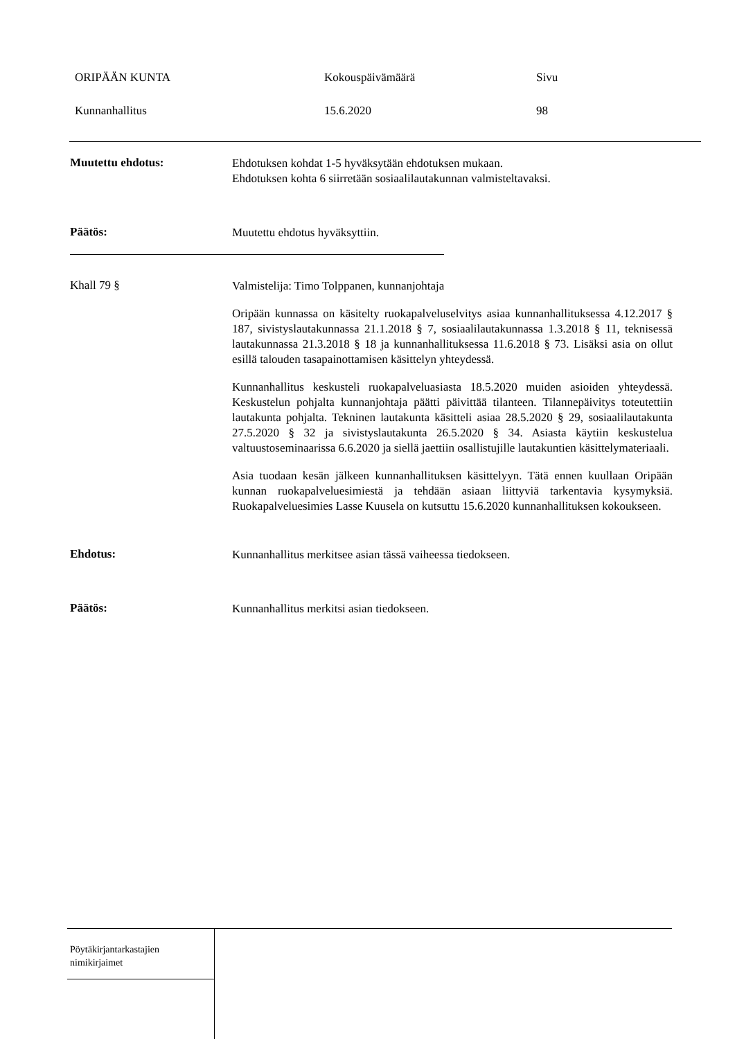ORIPÄÄN KUNTA Kokouspäivämäärä Sivu
Kunnanhallitus 15.6.2020 98
Muutettu ehdotus:
Ehdotuksen kohdat 1-5 hyväksytään ehdotuksen mukaan.
Ehdotuksen kohta 6 siirretään sosiaalilautakunnan valmisteltavaksi.
Päätös:
Muutettu ehdotus hyväksyttiin.
Khall 79 §
Valmistelija: Timo Tolppanen, kunnanjohtaja
Oripään kunnassa on käsitelty ruokapalveluselvitys asiaa kunnanhallituksessa 4.12.2017 § 187, sivistyslautakunnassa 21.1.2018 § 7, sosiaalilautakunnassa 1.3.2018 § 11, teknisessä lautakunnassa 21.3.2018 § 18 ja kunnanhallituksessa 11.6.2018 § 73. Lisäksi asia on ollut esillä talouden tasapainottamisen käsittelyn yhteydessä.
Kunnanhallitus keskusteli ruokapalveluasiasta 18.5.2020 muiden asioiden yhteydessä. Keskustelun pohjalta kunnanjohtaja päätti päivittää tilanteen. Tilannepäivitys toteutettiin lautakunta pohjalta. Tekninen lautakunta käsitteli asiaa 28.5.2020 § 29, sosiaalilautakunta 27.5.2020 § 32 ja sivistyslautakunta 26.5.2020 § 34. Asiasta käytiin keskustelua valtuustoseminaarissa 6.6.2020 ja siellä jaettiin osallistujille lautakuntien käsittelymateriaali.
Asia tuodaan kesän jälkeen kunnanhallituksen käsittelyyn. Tätä ennen kuullaan Oripään kunnan ruokapalveluesimiestä ja tehdään asiaan liittyviä tarkentavia kysymyksiä. Ruokapalveluesimies Lasse Kuusela on kutsuttu 15.6.2020 kunnanhallituksen kokoukseen.
Ehdotus:
Kunnanhallitus merkitsee asian tässä vaiheessa tiedokseen.
Päätös:
Kunnanhallitus merkitsi asian tiedokseen.
Pöytäkirjantarkastajien
nimikirjaimet